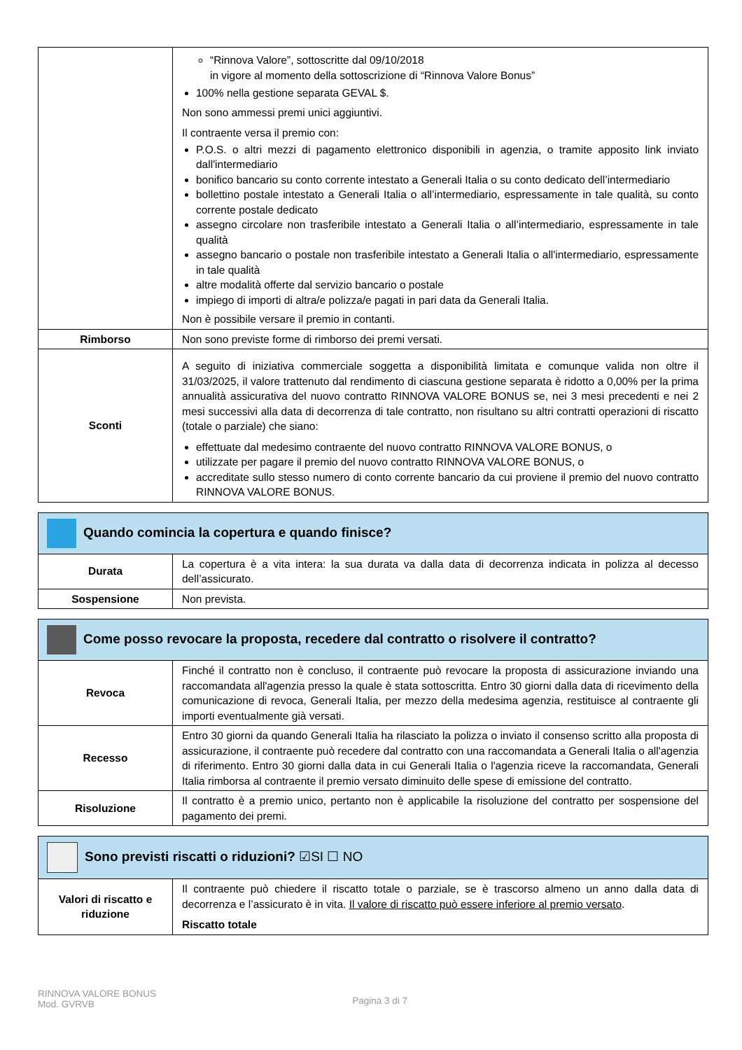| | “Rinnova Valore”, sottoscritte dal 09/10/2018 in vigore al momento della sottoscrizione di “Rinnova Valore Bonus” 100% nella gestione separata GEVAL $. Non sono ammessi premi unici aggiuntivi. Il contraente versa il premio con: P.O.S. o altri mezzi di pagamento elettronico disponibili in agenzia, o tramite apposito link inviato dall'intermediario bonifico bancario su conto corrente intestato a Generali Italia o su conto dedicato dell’intermediario bollettino postale intestato a Generali Italia o all’intermediario, espressamente in tale qualità, su conto corrente postale dedicato assegno circolare non trasferibile intestato a Generali Italia o all’intermediario, espressamente in tale qualità assegno bancario o postale non trasferibile intestato a Generali Italia o all'intermediario, espressamente in tale qualità altre modalità offerte dal servizio bancario o postale impiego di importi di altra/e polizza/e pagati in pari data da Generali Italia. Non è possibile versare il premio in contanti. |
| Rimborso | Non sono previste forme di rimborso dei premi versati. |
| Sconti | A seguito di iniziativa commerciale soggetta a disponibilità limitata e comunque valida non oltre il 31/03/2025, il valore trattenuto dal rendimento di ciascuna gestione separata è ridotto a 0,00% per la prima annualità assicurativa del nuovo contratto RINNOVA VALORE BONUS se, nei 3 mesi precedenti e nei 2 mesi successivi alla data di decorrenza di tale contratto, non risultano su altri contratti operazioni di riscatto (totale o parziale) che siano: effettuate dal medesimo contraente del nuovo contratto RINNOVA VALORE BONUS, o utilizzate per pagare il premio del nuovo contratto RINNOVA VALORE BONUS, o accreditate sullo stesso numero di conto corrente bancario da cui proviene il premio del nuovo contratto RINNOVA VALORE BONUS. |
| Quando comincia la copertura e quando finisce? | |
| Durata | La copertura è a vita intera: la sua durata va dalla data di decorrenza indicata in polizza al decesso dell’assicurato. |
| Sospensione | Non prevista. |
| Come posso revocare la proposta, recedere dal contratto o risolvere il contratto? | |
| Revoca | Finché il contratto non è concluso, il contraente può revocare la proposta di assicurazione inviando una raccomandata all'agenzia presso la quale è stata sottoscritta. Entro 30 giorni dalla data di ricevimento della comunicazione di revoca, Generali Italia, per mezzo della medesima agenzia, restituisce al contraente gli importi eventualmente già versati. |
| Recesso | Entro 30 giorni da quando Generali Italia ha rilasciato la polizza o inviato il consenso scritto alla proposta di assicurazione, il contraente può recedere dal contratto con una raccomandata a Generali Italia o all'agenzia di riferimento. Entro 30 giorni dalla data in cui Generali Italia o l'agenzia riceve la raccomandata, Generali Italia rimborsa al contraente il premio versato diminuito delle spese di emissione del contratto. |
| Risoluzione | Il contratto è a premio unico, pertanto non è applicabile la risoluzione del contratto per sospensione del pagamento dei premi. |
| Sono previsti riscatti o riduzioni? ☑SI ☐ NO | |
| Valori di riscatto e riduzione | Il contraente può chiedere il riscatto totale o parziale, se è trascorso almeno un anno dalla data di decorrenza e l’assicurato è in vita. Il valore di riscatto può essere inferiore al premio versato . Riscatto totale |
RINNOVA VALORE BONUS
Mod. GVRVB
Pagina 3 di 7